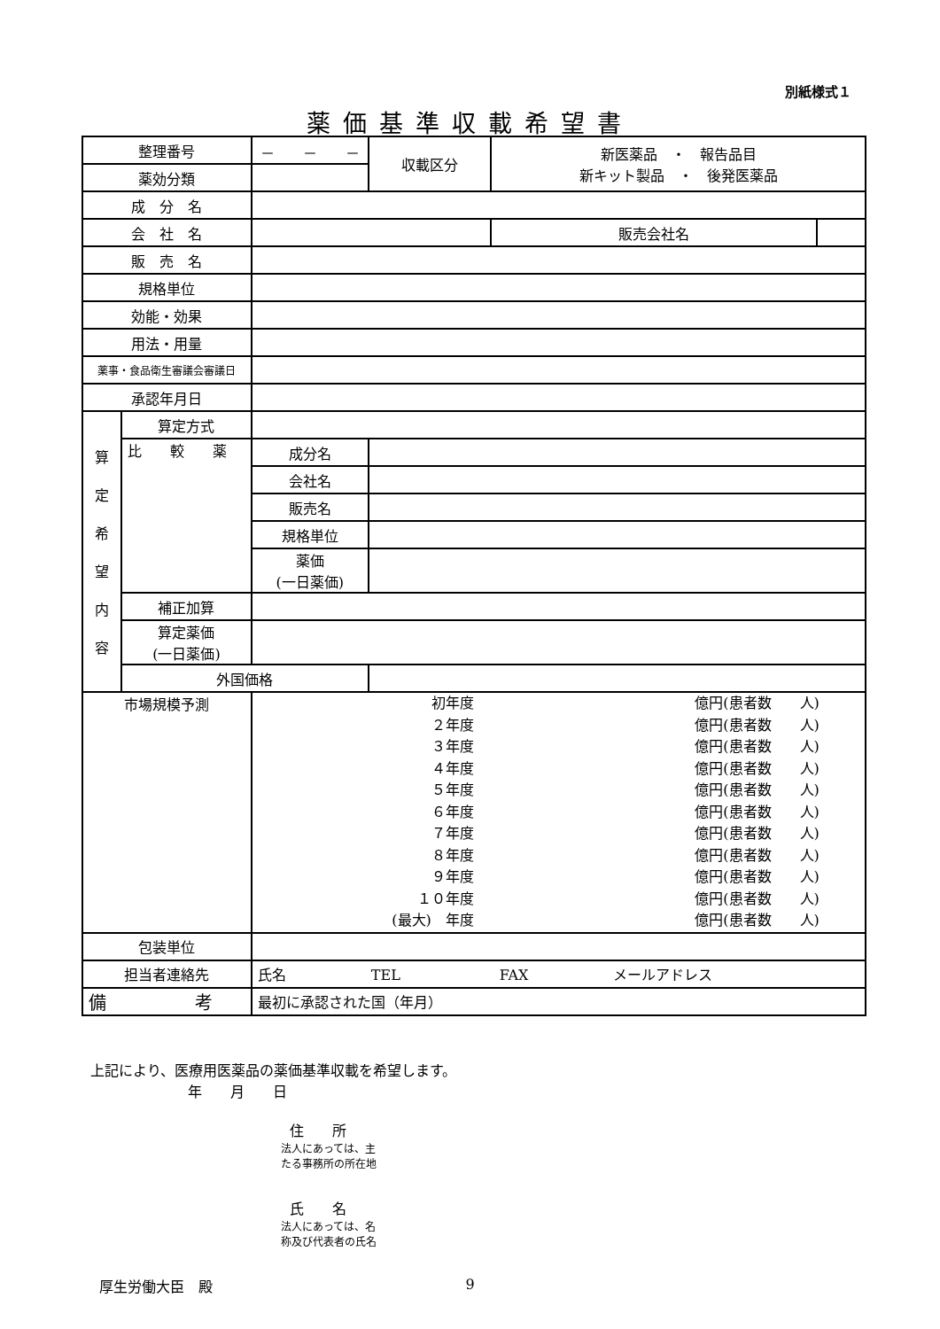別紙様式１
薬価基準収載希望書
| 整理番号 | | － － － | | 収載区分 | 新医薬品 ・ 報告品目 新キット製品 ・ 後発医薬品 | |
| 薬効分類 | | | | | | |
| 成 分 名 | | | | | | |
| 会 社 名 | | | | | 販売会社名 | |
| 販 売 名 | | | | | | |
| 規格単位 | | | | | | |
| 効能・効果 | | | | | | |
| 用法・用量 | | | | | | |
| 薬事・食品衛生審議会審議日 | | | | | | |
| 承認年月日 | | | | | | |
| 算 定 希 望 内 容 | 算定方式 | | | | | |
| | 比 較 薬 | 成分名 | | | | |
| | | 会社名 | | | | |
| | | 販売名 | | | | |
| | | 規格単位 | | | | |
| | | 薬価 (一日薬価) | | | | |
| | 補正加算 | | | | | |
| | 算定薬価 (一日薬価) | | | | | |
| | 外国価格 | | | | | |
| 市場規模予測 | | / 初年度 ２年度 ３年度 ４年度 ５年度 ６年度 ７年度 ８年度 ９年度 １０年度 (最大) 年度 / 億円(患者数 人) 億円(患者数 人) 億円(患者数 人) 億円(患者数 人) 億円(患者数 人) 億円(患者数 人) 億円(患者数 人) 億円(患者数 人) 億円(患者数 人) 億円(患者数 人) 億円(患者数 人) / | | | | |
| 包装単位 | | | | | | |
| 担当者連絡先 | | 氏名 TEL FAX メールアドレス | | | | |
| 備 考 | | 最初に承認された国（年月） | | | | |
上記により、医療用医薬品の薬価基準収載を希望します。
年　　月　　日
住　　所
法人にあっては、主
たる事務所の所在地
氏　　名
法人にあっては、名
称及び代表者の氏名
厚生労働大臣　殿
9